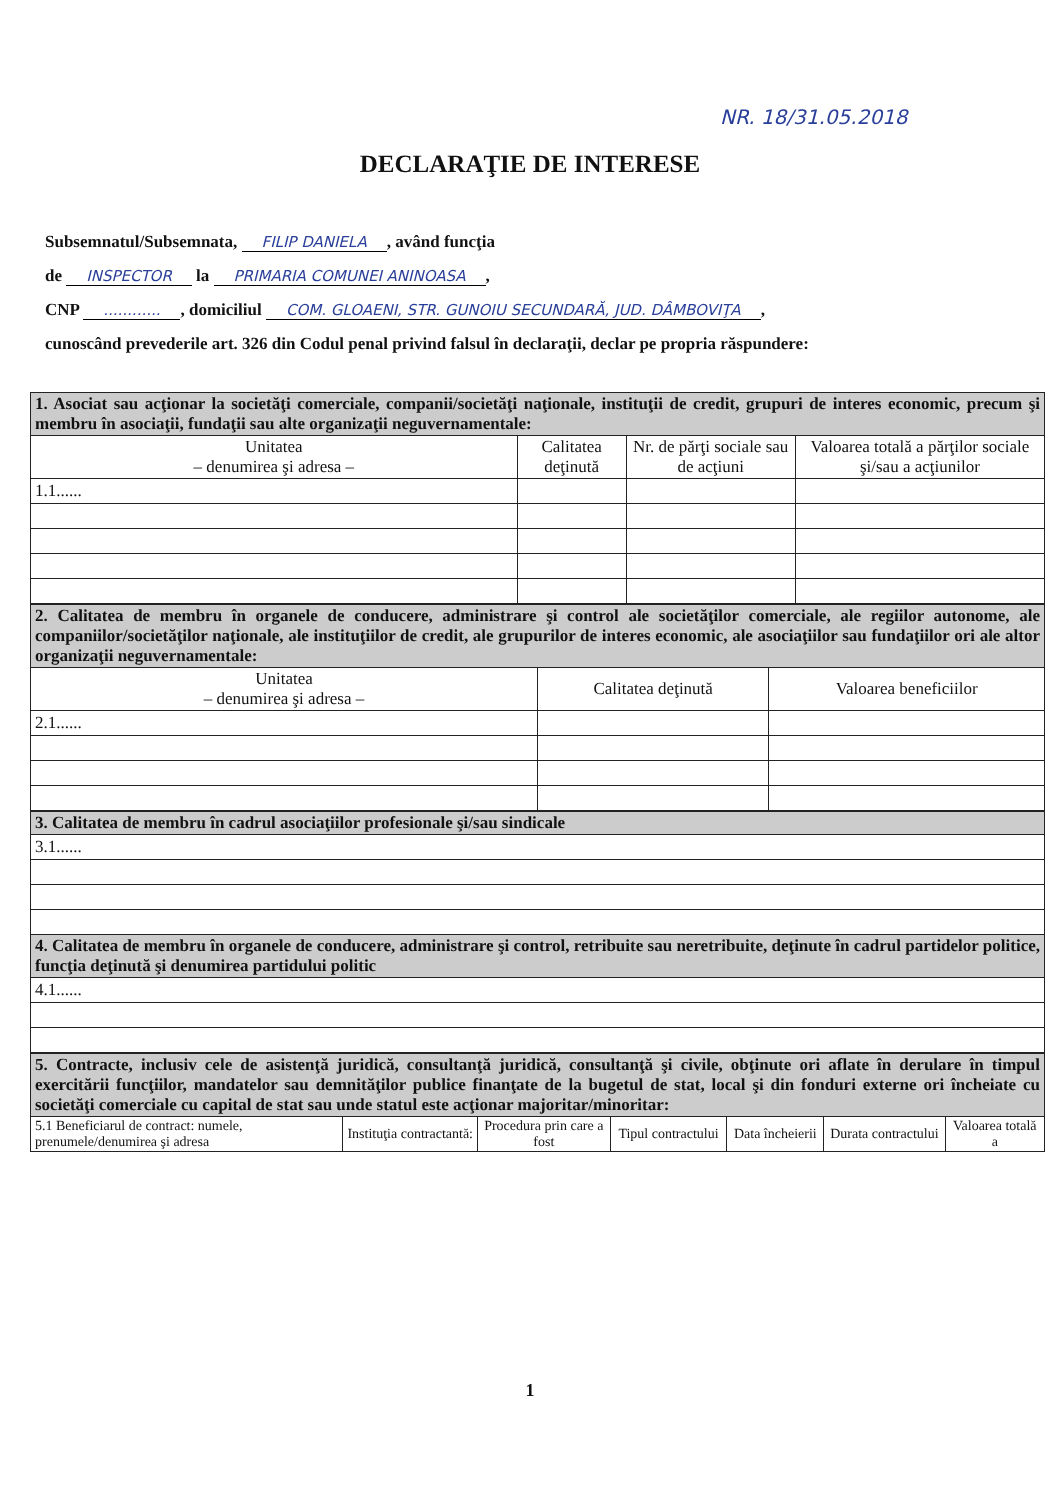NR. 18/31.05.2018
DECLARAŢIE DE INTERESE
Subsemnatul/Subsemnata, FILIP DANIELA, având funcţia
de INSPECTOR la PRIMARIA COMUNEI ANINOASA,
CNP ............, domiciliul COM. GLOAENI, STR. GUNOIU SECUNDARĂ, JUD. DÂMBOVIŢA,
cunoscând prevederile art. 326 din Codul penal privind falsul în declaraţii, declar pe propria răspundere:
| 1. Asociat sau acţionar la societăţi comerciale, companii/societăţi naţionale, instituţii de credit, grupuri de interes economic, precum şi membru în asociaţii, fundaţii sau alte organizaţii neguvernamentale: | | | |
| Unitatea – denumirea şi adresa – | Calitatea deţinută | Nr. de părţi sociale sau de acţiuni | Valoarea totală a părţilor sociale şi/sau a acţiunilor |
| 1.1...... | | | |
| 2. Calitatea de membru în organele de conducere, administrare şi control ale societăţilor comerciale, ale regiilor autonome, ale companiilor/societăţilor naţionale, ale instituţiilor de credit, ale grupurilor de interes economic, ale asociaţiilor sau fundaţiilor ori ale altor organizaţii neguvernamentale: | | |
| Unitatea – denumirea şi adresa – | Calitatea deţinută | Valoarea beneficiilor |
| 2.1...... | | |
| 3. Calitatea de membru în cadrul asociaţiilor profesionale şi/sau sindicale |
| 3.1...... |
| 4. Calitatea de membru în organele de conducere, administrare şi control, retribuite sau neretribuite, deţinute în cadrul partidelor politice, funcţia deţinută şi denumirea partidului politic |
| 4.1...... |
| 5. Contracte, inclusiv cele de asistenţă juridică, consultanţă juridică, consultanţă şi civile, obţinute ori aflate în derulare în timpul exercitării funcţiilor, mandatelor sau demnităţilor publice finanţate de la bugetul de stat, local şi din fonduri externe ori încheiate cu societăţi comerciale cu capital de stat sau unde statul este acţionar majoritar/minoritar: | | | | | | |
| 5.1 Beneficiarul de contract: numele, prenumele/denumirea şi adresa | Instituţia contractantă: | Procedura prin care a fost | Tipul contractului | Data încheierii | Durata contractului | Valoarea totală a |
1